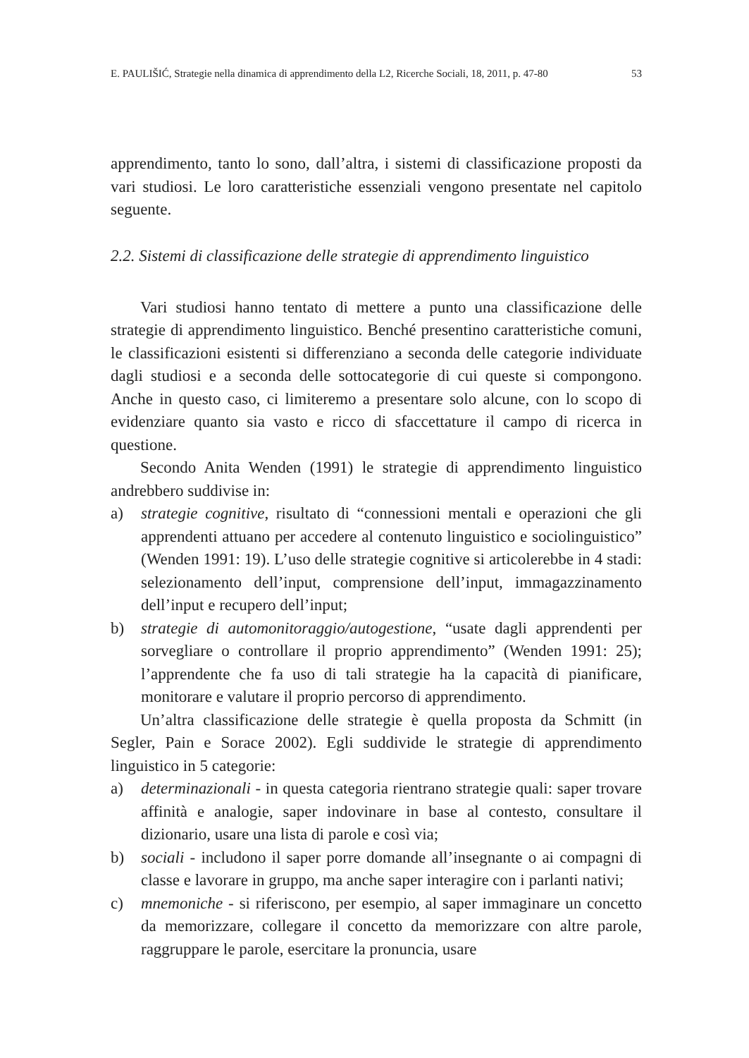E. PAULIŠIĆ, Strategie nella dinamica di apprendimento della L2, Ricerche Sociali, 18, 2011, p. 47-80 53
apprendimento, tanto lo sono, dall’altra, i sistemi di classificazione proposti da vari studiosi. Le loro caratteristiche essenziali vengono presentate nel capitolo seguente.
2.2. Sistemi di classificazione delle strategie di apprendimento linguistico
Vari studiosi hanno tentato di mettere a punto una classificazione delle strategie di apprendimento linguistico. Benché presentino caratteristiche comuni, le classificazioni esistenti si differenziano a seconda delle categorie individuate dagli studiosi e a seconda delle sottocategorie di cui queste si compongono. Anche in questo caso, ci limiteremo a presentare solo alcune, con lo scopo di evidenziare quanto sia vasto e ricco di sfaccettature il campo di ricerca in questione.
Secondo Anita Wenden (1991) le strategie di apprendimento linguistico andrebbero suddivise in:
a) strategie cognitive, risultato di “connessioni mentali e operazioni che gli apprendenti attuano per accedere al contenuto linguistico e sociolinguistico” (Wenden 1991: 19). L’uso delle strategie cognitive si articolerebbe in 4 stadi: selezionamento dell’input, comprensione dell’input, immagazzinamento dell’input e recupero dell’input;
b) strategie di automonitoraggio/autogestione, “usate dagli apprendenti per sorvegliare o controllare il proprio apprendimento” (Wenden 1991: 25); l’apprendente che fa uso di tali strategie ha la capacità di pianificare, monitorare e valutare il proprio percorso di apprendimento.
Un’altra classificazione delle strategie è quella proposta da Schmitt (in Segler, Pain e Sorace 2002). Egli suddivide le strategie di apprendimento linguistico in 5 categorie:
a) determinazionali - in questa categoria rientrano strategie quali: saper trovare affinità e analogie, saper indovinare in base al contesto, consultare il dizionario, usare una lista di parole e così via;
b) sociali - includono il saper porre domande all’insegnante o ai compagni di classe e lavorare in gruppo, ma anche saper interagire con i parlanti nativi;
c) mnemoniche - si riferiscono, per esempio, al saper immaginare un concetto da memorizzare, collegare il concetto da memorizzare con altre parole, raggruppare le parole, esercitare la pronuncia, usare